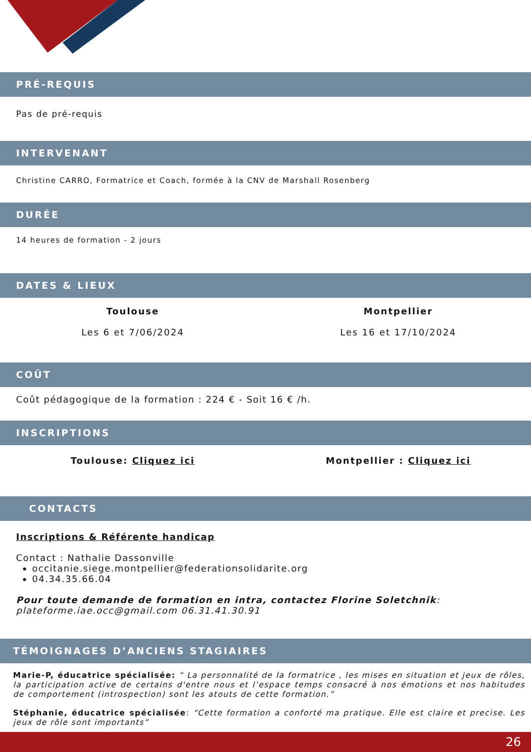PRÉ-REQUIS
Pas de pré-requis
INTERVENANT
Christine CARRO, Formatrice et Coach, formée à la CNV de Marshall Rosenberg
DURÉE
14 heures de formation - 2 jours
DATES & LIEUX
Toulouse
Les 6 et 7/06/2024
Montpellier
Les 16 et 17/10/2024
COÛT
Coût pédagogique de la formation : 224 € - Soit 16 € /h.
INSCRIPTIONS
Toulouse: Cliquez ici Montpellier : Cliquez ici
CONTACTS
Inscriptions & Référente handicap
Contact : Nathalie Dassonville
occitanie.siege.montpellier@federationsolidarite.org
04.34.35.66.04
Pour toute demande de formation en intra, contactez Florine Soletchnik:
plateforme.iae.occ@gmail.com 06.31.41.30.91
TÉMOIGNAGES D’ANCIENS STAGIAIRES
Marie-P, éducatrice spécialisée: “ La personnalité de la formatrice , les mises en situation et jeux de rôles, la participation active de certains d'entre nous et l’espace temps consacré à nos émotions et nos habitudes de comportement (introspection) sont les atouts de cette formation.”
Stéphanie, éducatrice spécialisée: “Cette formation a conforté ma pratique. Elle est claire et precise. Les jeux de rôle sont importants”
26